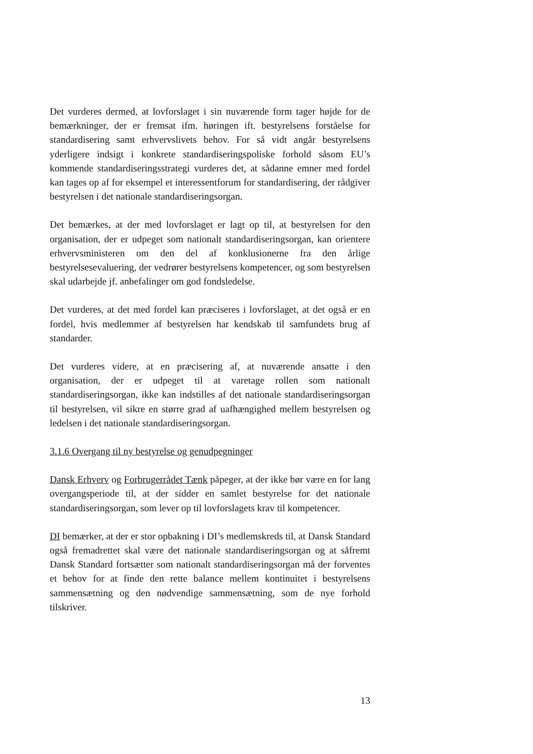Det vurderes dermed, at lovforslaget i sin nuværende form tager højde for de bemærkninger, der er fremsat ifm. høringen ift. bestyrelsens forståelse for standardisering samt erhvervslivets behov. For så vidt angår bestyrelsens yderligere indsigt i konkrete standardiseringspoliske forhold såsom EU’s kommende standardiseringsstrategi vurderes det, at sådanne emner med fordel kan tages op af for eksempel et interessentforum for standardisering, der rådgiver bestyrelsen i det nationale standardiseringsorgan.
Det bemærkes, at der med lovforslaget er lagt op til, at bestyrelsen for den organisation, der er udpeget som nationalt standardiseringsorgan, kan orientere erhvervsministeren om den del af konklusionerne fra den årlige bestyrelsesevaluering, der vedrører bestyrelsens kompetencer, og som bestyrelsen skal udarbejde jf. anbefalinger om god fondsledelse.
Det vurderes, at det med fordel kan præciseres i lovforslaget, at det også er en fordel, hvis medlemmer af bestyrelsen har kendskab til samfundets brug af standarder.
Det vurderes videre, at en præcisering af, at nuværende ansatte i den organisation, der er udpeget til at varetage rollen som nationalt standardiseringsorgan, ikke kan indstilles af det nationale standardiseringsorgan til bestyrelsen, vil sikre en større grad af uafhængighed mellem bestyrelsen og ledelsen i det nationale standardiseringsorgan.
3.1.6 Overgang til ny bestyrelse og genudpegninger
Dansk Erhverv og Forbrugerrådet Tænk påpeger, at der ikke bør være en for lang overgangsperiode til, at der sidder en samlet bestyrelse for det nationale standardiseringsorgan, som lever op til lovforslagets krav til kompetencer.
DI bemærker, at der er stor opbakning i DI’s medlemskreds til, at Dansk Standard også fremadrettet skal være det nationale standardiseringsorgan og at såfremt Dansk Standard fortsætter som nationalt standardiseringsorgan må der forventes et behov for at finde den rette balance mellem kontinuitet i bestyrelsens sammensætning og den nødvendige sammensætning, som de nye forhold tilskriver.
13